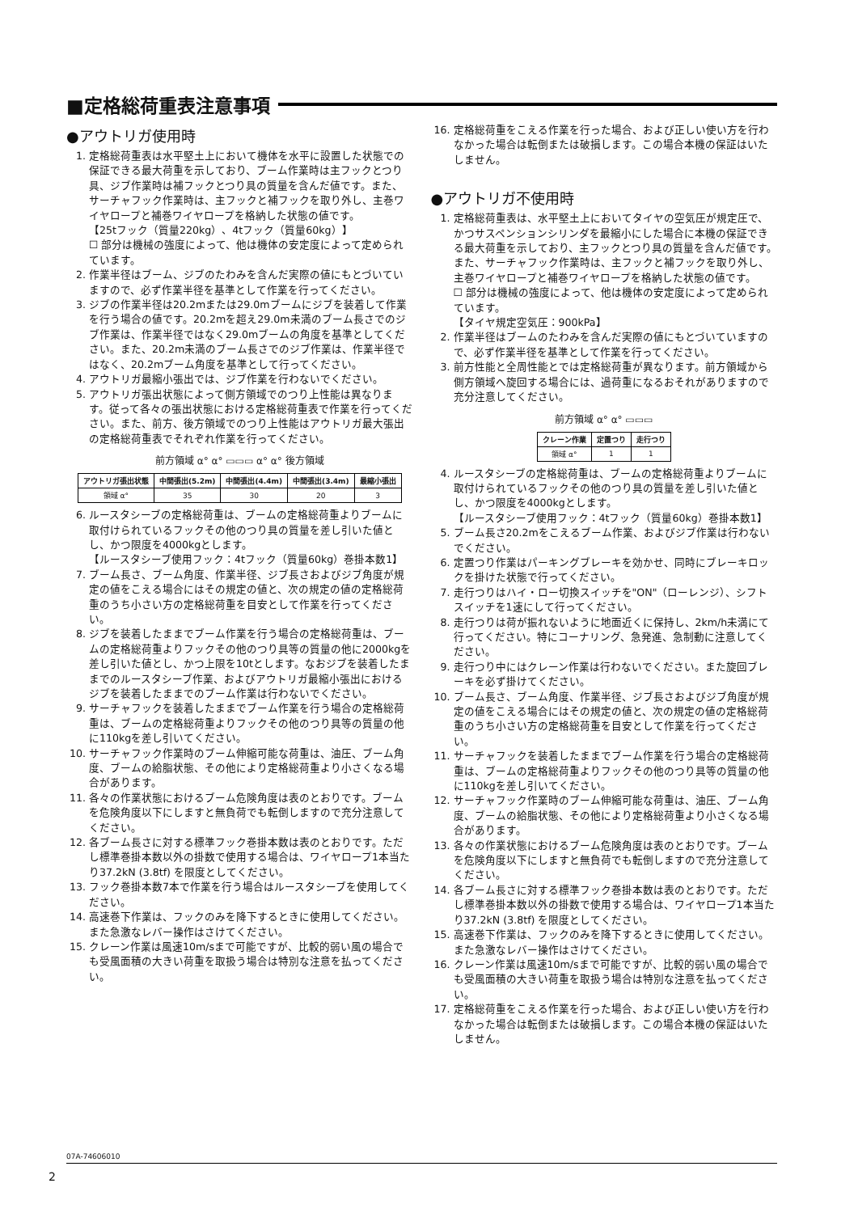■定格総荷重表注意事項
●アウトリガ使用時
1. 定格総荷重表は水平堅土上において機体を水平に設置した状態での保証できる最大荷重を示しており、ブーム作業時は主フックとつり具、ジブ作業時は補フックとつり具の質量を含んだ値です。また、サーチャフック作業時は、主フックと補フックを取り外し、主巻ワイヤロープと補巻ワイヤロープを格納した状態の値です。
【25tフック（質量220kg）、4tフック（質量60kg）】
☐ 部分は機械の強度によって、他は機体の安定度によって定められています。
2. 作業半径はブーム、ジブのたわみを含んだ実際の値にもとづいていますので、必ず作業半径を基準として作業を行ってください。
3. ジブの作業半径は20.2mまたは29.0mブームにジブを装着して作業を行う場合の値です。20.2mを超え29.0m未満のブーム長さでのジブ作業は、作業半径ではなく29.0mブームの角度を基準としてください。また、20.2m未満のブーム長さでのジブ作業は、作業半径ではなく、20.2mブーム角度を基準として行ってください。
4. アウトリガ最縮小張出では、ジブ作業を行わないでください。
5. アウトリガ張出状態によって側方領域でのつり上性能は異なります。従って各々の張出状態における定格総荷重表で作業を行ってください。また、前方、後方領域でのつり上性能はアウトリガ最大張出の定格総荷重表でそれぞれ作業を行ってください。
前方領域 α° α° ▭▭▭ α° α° 後方領域
| アウトリガ張出状態 | 中間張出(5.2m) | 中間張出(4.4m) | 中間張出(3.4m) | 最縮小張出 |
| --- | --- | --- | --- | --- |
| 領域 α° | 35 | 30 | 20 | 3 |
6. ルースタシーブの定格総荷重は、ブームの定格総荷重よりブームに取付けられているフックその他のつり具の質量を差し引いた値とし、かつ限度を4000kgとします。
【ルースタシーブ使用フック：4tフック（質量60kg）巻掛本数1】
7. ブーム長さ、ブーム角度、作業半径、ジブ長さおよびジブ角度が規定の値をこえる場合にはその規定の値と、次の規定の値の定格総荷重のうち小さい方の定格総荷重を目安として作業を行ってください。
8. ジブを装着したままでブーム作業を行う場合の定格総荷重は、ブームの定格総荷重よりフックその他のつり具等の質量の他に2000kgを差し引いた値とし、かつ上限を10tとします。なおジブを装着したままでのルースタシーブ作業、およびアウトリガ最縮小張出におけるジブを装着したままでのブーム作業は行わないでください。
9. サーチャフックを装着したままでブーム作業を行う場合の定格総荷重は、ブームの定格総荷重よりフックその他のつり具等の質量の他に110kgを差し引いてください。
10. サーチャフック作業時のブーム伸縮可能な荷重は、油圧、ブーム角度、ブームの給脂状態、その他により定格総荷重より小さくなる場合があります。
11. 各々の作業状態におけるブーム危険角度は表のとおりです。ブームを危険角度以下にしますと無負荷でも転倒しますので充分注意してください。
12. 各ブーム長さに対する標準フック巻掛本数は表のとおりです。ただし標準巻掛本数以外の掛数で使用する場合は、ワイヤロープ1本当たり37.2kN (3.8tf) を限度としてください。
13. フック巻掛本数7本で作業を行う場合はルースタシーブを使用してください。
14. 高速巻下作業は、フックのみを降下するときに使用してください。また急激なレバー操作はさけてください。
15. クレーン作業は風速10m/sまで可能ですが、比較的弱い風の場合でも受風面積の大きい荷重を取扱う場合は特別な注意を払ってください。
16. 定格総荷重をこえる作業を行った場合、および正しい使い方を行わなかった場合は転倒または破損します。この場合本機の保証はいたしません。
●アウトリガ不使用時
1. 定格総荷重表は、水平堅土上においてタイヤの空気圧が規定圧で、かつサスペンションシリンダを最縮小にした場合に本機の保証できる最大荷重を示しており、主フックとつり具の質量を含んだ値です。また、サーチャフック作業時は、主フックと補フックを取り外し、主巻ワイヤロープと補巻ワイヤロープを格納した状態の値です。
☐ 部分は機械の強度によって、他は機体の安定度によって定められています。
【タイヤ規定空気圧：900kPa】
2. 作業半径はブームのたわみを含んだ実際の値にもとづいていますので、必ず作業半径を基準として作業を行ってください。
3. 前方性能と全周性能とでは定格総荷重が異なります。前方領域から側方領域へ旋回する場合には、過荷重になるおそれがありますので充分注意してください。
前方領域 α° α° ▭▭▭
| クレーン作業 | 定置つり | 走行つり |
| --- | --- | --- |
| 領域 α° | 1 | 1 |
4. ルースタシーブの定格総荷重は、ブームの定格総荷重よりブームに取付けられているフックその他のつり具の質量を差し引いた値とし、かつ限度を4000kgとします。
【ルースタシーブ使用フック：4tフック（質量60kg）巻掛本数1】
5. ブーム長さ20.2mをこえるブーム作業、およびジブ作業は行わないでください。
6. 定置つり作業はパーキングブレーキを効かせ、同時にブレーキロックを掛けた状態で行ってください。
7. 走行つりはハイ・ロー切換スイッチを"ON"（ローレンジ）、シフトスイッチを1速にして行ってください。
8. 走行つりは荷が振れないように地面近くに保持し、2km/h未満にて行ってください。特にコーナリング、急発進、急制動に注意してください。
9. 走行つり中にはクレーン作業は行わないでください。また旋回ブレーキを必ず掛けてください。
10. ブーム長さ、ブーム角度、作業半径、ジブ長さおよびジブ角度が規定の値をこえる場合にはその規定の値と、次の規定の値の定格総荷重のうち小さい方の定格総荷重を目安として作業を行ってください。
11. サーチャフックを装着したままでブーム作業を行う場合の定格総荷重は、ブームの定格総荷重よりフックその他のつり具等の質量の他に110kgを差し引いてください。
12. サーチャフック作業時のブーム伸縮可能な荷重は、油圧、ブーム角度、ブームの給脂状態、その他により定格総荷重より小さくなる場合があります。
13. 各々の作業状態におけるブーム危険角度は表のとおりです。ブームを危険角度以下にしますと無負荷でも転倒しますので充分注意してください。
14. 各ブーム長さに対する標準フック巻掛本数は表のとおりです。ただし標準巻掛本数以外の掛数で使用する場合は、ワイヤロープ1本当たり37.2kN (3.8tf) を限度としてください。
15. 高速巻下作業は、フックのみを降下するときに使用してください。また急激なレバー操作はさけてください。
16. クレーン作業は風速10m/sまで可能ですが、比較的弱い風の場合でも受風面積の大きい荷重を取扱う場合は特別な注意を払ってください。
17. 定格総荷重をこえる作業を行った場合、および正しい使い方を行わなかった場合は転倒または破損します。この場合本機の保証はいたしません。
07A-74606010
2